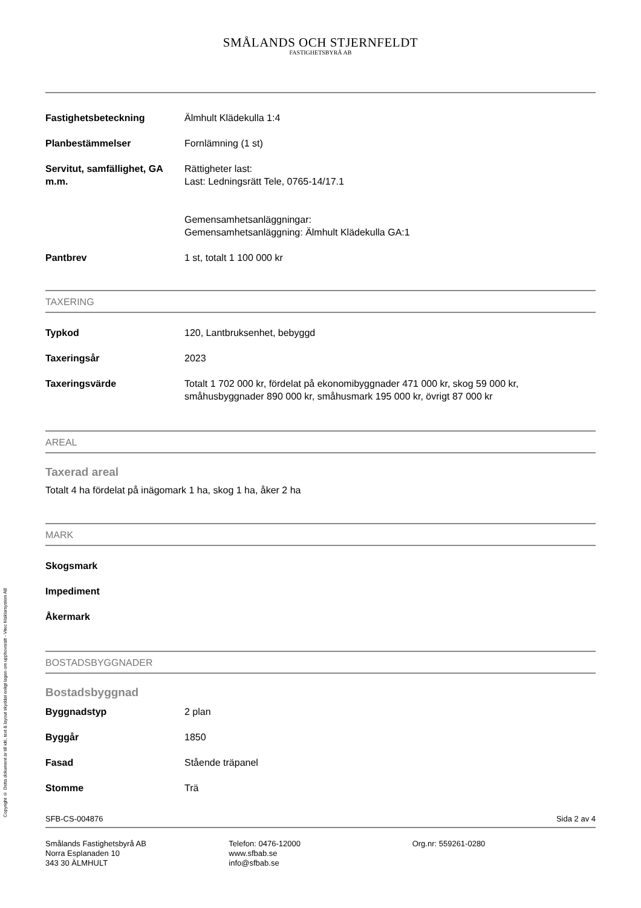Copyright © Detta dokument är till idé, text & layout skyddat enligt lagen om upphovsrätt - Vitec Mäklarsystem AB
SMÅLANDS OCH STJERNFELDT
FASTIGHETSBYRÅ AB
| Fastighetsbeteckning | Älmhult Klädekulla 1:4 |
| Planbestämmelser | Fornlämning (1 st) |
| Servitut, samfällighet, GA m.m. | Rättigheter last: Last: Ledningsrätt Tele, 0765-14/17.1 Gemensamhetsanläggningar: Gemensamhetsanläggning: Älmhult Klädekulla GA:1 |
| Pantbrev | 1 st, totalt 1 100 000 kr |
TAXERING
| Typkod | 120, Lantbruksenhet, bebyggd |
| Taxeringsår | 2023 |
| Taxeringsvärde | Totalt 1 702 000 kr, fördelat på ekonomibyggnader 471 000 kr, skog 59 000 kr, småhusbyggnader 890 000 kr, småhusmark 195 000 kr, övrigt 87 000 kr |
AREAL
Taxerad areal
Totalt 4 ha fördelat på inägomark 1 ha, skog 1 ha, åker 2 ha
MARK
| Skogsmark | |
| Impediment | |
| Åkermark | |
BOSTADSBYGGNADER
Bostadsbyggnad
| Byggnadstyp | 2 plan |
| Byggår | 1850 |
| Fasad | Stående träpanel |
| Stomme | Trä |
SFB-CS-004876 Sida 2 av 4
Smålands Fastighetsbyrå AB
Norra Esplanaden 10
343 30 ÄLMHULT
Telefon: 0476-12000
www.sfbab.se
info@sfbab.se
Org.nr: 559261-0280